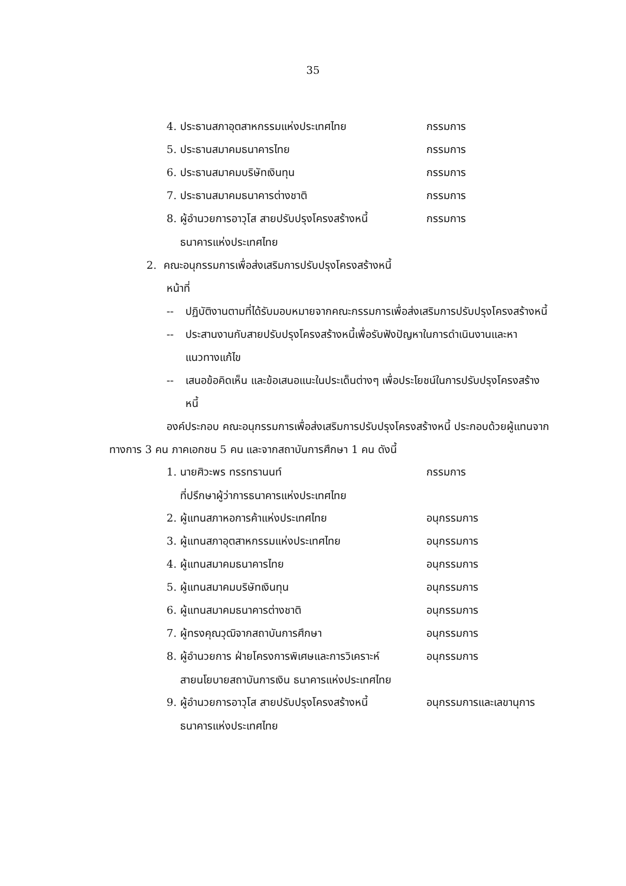35
4. ประธานสภาอุตสาหกรรมแห่งประเทศไทย กรรมการ
5. ประธานสมาคมธนาคารไทย กรรมการ
6. ประธานสมาคมบริษัทเงินทุน กรรมการ
7. ประธานสมาคมธนาคารต่างชาติ กรรมการ
8. ผู้อำนวยการอาวุโส สายปรับปรุงโครงสร้างหนี้ กรรมการ
ธนาคารแห่งประเทศไทย
2. คณะอนุกรรมการเพื่อส่งเสริมการปรับปรุงโครงสร้างหนี้
หน้าที่
-- ปฏิบัติงานตามที่ได้รับมอบหมายจากคณะกรรมการเพื่อส่งเสริมการปรับปรุงโครงสร้างหนี้
-- ประสานงานกับสายปรับปรุงโครงสร้างหนี้เพื่อรับฟังปัญหาในการดำเนินงานและหาแนวทางแก้ไข
-- เสนอข้อคิดเห็น และข้อเสนอแนะในประเด็นต่างๆ เพื่อประโยชน์ในการปรับปรุงโครงสร้างหนี้
องค์ประกอบ คณะอนุกรรมการเพื่อส่งเสริมการปรับปรุงโครงสร้างหนี้ ประกอบด้วยผู้แทนจากทางการ 3 คน ภาคเอกชน 5 คน และจากสถาบันการศึกษา 1 คน ดังนี้
1. นายศิวะพร ทรรทรานนท์ กรรมการ
ที่ปรึกษาผู้ว่าการธนาคารแห่งประเทศไทย
2. ผู้แทนสภาหอการค้าแห่งประเทศไทย อนุกรรมการ
3. ผู้แทนสภาอุตสาหกรรมแห่งประเทศไทย อนุกรรมการ
4. ผู้แทนสมาคมธนาคารไทย อนุกรรมการ
5. ผู้แทนสมาคมบริษัทเงินทุน อนุกรรมการ
6. ผู้แทนสมาคมธนาคารต่างชาติ อนุกรรมการ
7. ผู้ทรงคุณวุฒิจากสถาบันการศึกษา อนุกรรมการ
8. ผู้อำนวยการ ฝ่ายโครงการพิเศษและการวิเคราะห์ อนุกรรมการ
สายนโยบายสถาบันการเงิน ธนาคารแห่งประเทศไทย
9. ผู้อำนวยการอาวุโส สายปรับปรุงโครงสร้างหนี้ อนุกรรมการและเลขานุการ
ธนาคารแห่งประเทศไทย